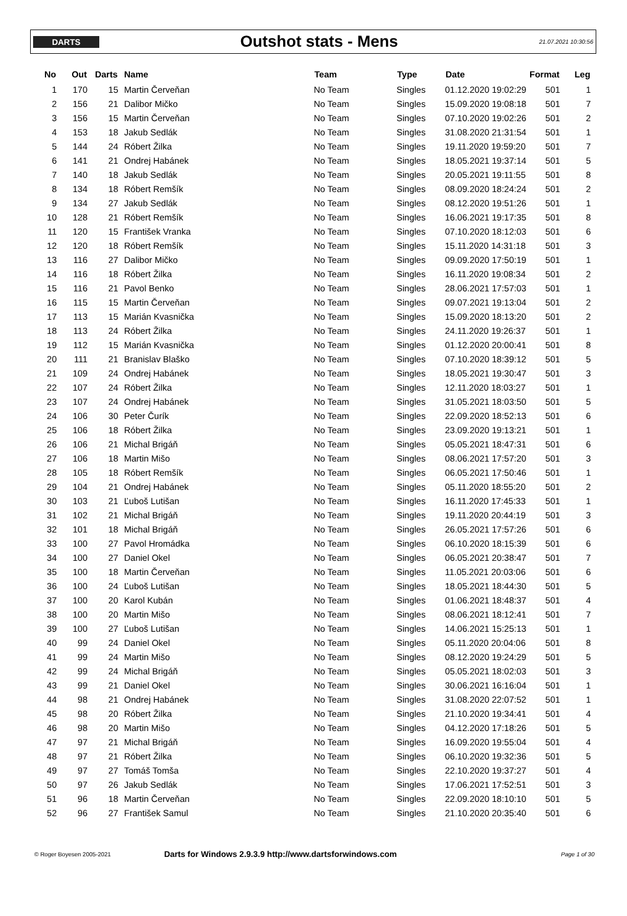DARTS
Outshot stats - Mens
21.07.2021 10:30:56
| No | Out | Darts | Name | Team | Type | Date | Format | Leg |
| --- | --- | --- | --- | --- | --- | --- | --- | --- |
| 1 | 170 | 15 | Martin Červeňan | No Team | Singles | 01.12.2020 19:02:29 | 501 | 1 |
| 2 | 156 | 21 | Dalibor Mičko | No Team | Singles | 15.09.2020 19:08:18 | 501 | 7 |
| 3 | 156 | 15 | Martin Červeňan | No Team | Singles | 07.10.2020 19:02:26 | 501 | 2 |
| 4 | 153 | 18 | Jakub Sedlák | No Team | Singles | 31.08.2020 21:31:54 | 501 | 1 |
| 5 | 144 | 24 | Róbert Žilka | No Team | Singles | 19.11.2020 19:59:20 | 501 | 7 |
| 6 | 141 | 21 | Ondrej Habánek | No Team | Singles | 18.05.2021 19:37:14 | 501 | 5 |
| 7 | 140 | 18 | Jakub Sedlák | No Team | Singles | 20.05.2021 19:11:55 | 501 | 8 |
| 8 | 134 | 18 | Róbert Remšík | No Team | Singles | 08.09.2020 18:24:24 | 501 | 2 |
| 9 | 134 | 27 | Jakub Sedlák | No Team | Singles | 08.12.2020 19:51:26 | 501 | 1 |
| 10 | 128 | 21 | Róbert Remšík | No Team | Singles | 16.06.2021 19:17:35 | 501 | 8 |
| 11 | 120 | 15 | František Vranka | No Team | Singles | 07.10.2020 18:12:03 | 501 | 6 |
| 12 | 120 | 18 | Róbert Remšík | No Team | Singles | 15.11.2020 14:31:18 | 501 | 3 |
| 13 | 116 | 27 | Dalibor Mičko | No Team | Singles | 09.09.2020 17:50:19 | 501 | 1 |
| 14 | 116 | 18 | Róbert Žilka | No Team | Singles | 16.11.2020 19:08:34 | 501 | 2 |
| 15 | 116 | 21 | Pavol Benko | No Team | Singles | 28.06.2021 17:57:03 | 501 | 1 |
| 16 | 115 | 15 | Martin Červeňan | No Team | Singles | 09.07.2021 19:13:04 | 501 | 2 |
| 17 | 113 | 15 | Marián Kvasnička | No Team | Singles | 15.09.2020 18:13:20 | 501 | 2 |
| 18 | 113 | 24 | Róbert Žilka | No Team | Singles | 24.11.2020 19:26:37 | 501 | 1 |
| 19 | 112 | 15 | Marián Kvasnička | No Team | Singles | 01.12.2020 20:00:41 | 501 | 8 |
| 20 | 111 | 21 | Branislav Blaško | No Team | Singles | 07.10.2020 18:39:12 | 501 | 5 |
| 21 | 109 | 24 | Ondrej Habánek | No Team | Singles | 18.05.2021 19:30:47 | 501 | 3 |
| 22 | 107 | 24 | Róbert Žilka | No Team | Singles | 12.11.2020 18:03:27 | 501 | 1 |
| 23 | 107 | 24 | Ondrej Habánek | No Team | Singles | 31.05.2021 18:03:50 | 501 | 5 |
| 24 | 106 | 30 | Peter Čurík | No Team | Singles | 22.09.2020 18:52:13 | 501 | 6 |
| 25 | 106 | 18 | Róbert Žilka | No Team | Singles | 23.09.2020 19:13:21 | 501 | 1 |
| 26 | 106 | 21 | Michal Brigáň | No Team | Singles | 05.05.2021 18:47:31 | 501 | 6 |
| 27 | 106 | 18 | Martin Mišo | No Team | Singles | 08.06.2021 17:57:20 | 501 | 3 |
| 28 | 105 | 18 | Róbert Remšík | No Team | Singles | 06.05.2021 17:50:46 | 501 | 1 |
| 29 | 104 | 21 | Ondrej Habánek | No Team | Singles | 05.11.2020 18:55:20 | 501 | 2 |
| 30 | 103 | 21 | Ľuboš Lutišan | No Team | Singles | 16.11.2020 17:45:33 | 501 | 1 |
| 31 | 102 | 21 | Michal Brigáň | No Team | Singles | 19.11.2020 20:44:19 | 501 | 3 |
| 32 | 101 | 18 | Michal Brigáň | No Team | Singles | 26.05.2021 17:57:26 | 501 | 6 |
| 33 | 100 | 27 | Pavol Hromádka | No Team | Singles | 06.10.2020 18:15:39 | 501 | 6 |
| 34 | 100 | 27 | Daniel Okel | No Team | Singles | 06.05.2021 20:38:47 | 501 | 7 |
| 35 | 100 | 18 | Martin Červeňan | No Team | Singles | 11.05.2021 20:03:06 | 501 | 6 |
| 36 | 100 | 24 | Ľuboš Lutišan | No Team | Singles | 18.05.2021 18:44:30 | 501 | 5 |
| 37 | 100 | 20 | Karol Kubán | No Team | Singles | 01.06.2021 18:48:37 | 501 | 4 |
| 38 | 100 | 20 | Martin Mišo | No Team | Singles | 08.06.2021 18:12:41 | 501 | 7 |
| 39 | 100 | 27 | Ľuboš Lutišan | No Team | Singles | 14.06.2021 15:25:13 | 501 | 1 |
| 40 | 99 | 24 | Daniel Okel | No Team | Singles | 05.11.2020 20:04:06 | 501 | 8 |
| 41 | 99 | 24 | Martin Mišo | No Team | Singles | 08.12.2020 19:24:29 | 501 | 5 |
| 42 | 99 | 24 | Michal Brigáň | No Team | Singles | 05.05.2021 18:02:03 | 501 | 3 |
| 43 | 99 | 21 | Daniel Okel | No Team | Singles | 30.06.2021 16:16:04 | 501 | 1 |
| 44 | 98 | 21 | Ondrej Habánek | No Team | Singles | 31.08.2020 22:07:52 | 501 | 1 |
| 45 | 98 | 20 | Róbert Žilka | No Team | Singles | 21.10.2020 19:34:41 | 501 | 4 |
| 46 | 98 | 20 | Martin Mišo | No Team | Singles | 04.12.2020 17:18:26 | 501 | 5 |
| 47 | 97 | 21 | Michal Brigáň | No Team | Singles | 16.09.2020 19:55:04 | 501 | 4 |
| 48 | 97 | 21 | Róbert Žilka | No Team | Singles | 06.10.2020 19:32:36 | 501 | 5 |
| 49 | 97 | 27 | Tomáš Tomša | No Team | Singles | 22.10.2020 19:37:27 | 501 | 4 |
| 50 | 97 | 26 | Jakub Sedlák | No Team | Singles | 17.06.2021 17:52:51 | 501 | 3 |
| 51 | 96 | 18 | Martin Červeňan | No Team | Singles | 22.09.2020 18:10:10 | 501 | 5 |
| 52 | 96 | 27 | František Samul | No Team | Singles | 21.10.2020 20:35:40 | 501 | 6 |
© Roger Boyesen 2005-2021 Darts for Windows 2.9.3.9 http://www.dartsforwindows.com Page 1 of 30